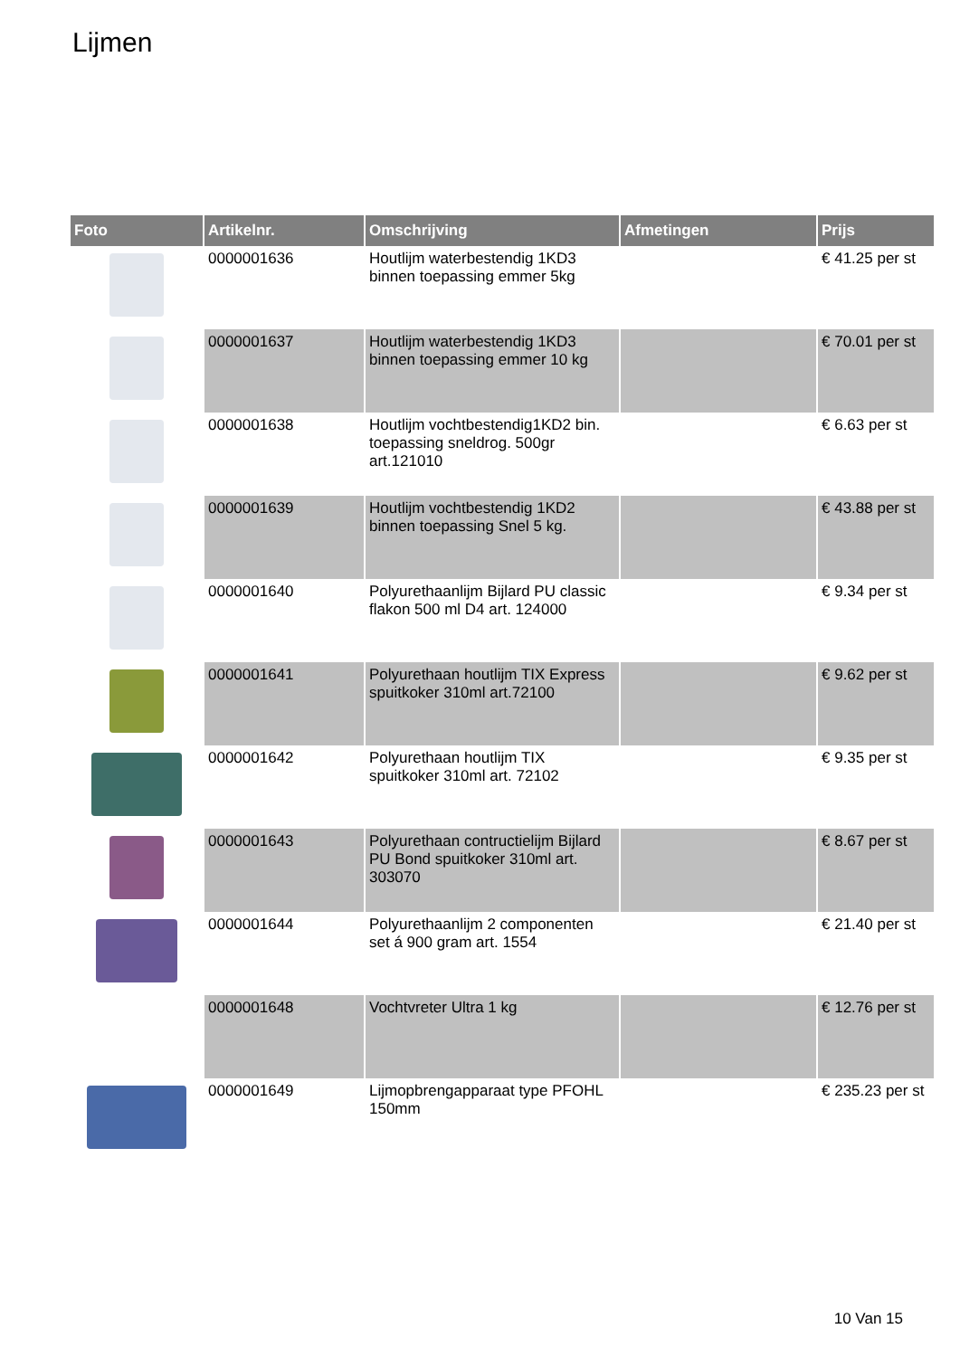Lijmen
| Foto | Artikelnr. | Omschrijving | Afmetingen | Prijs |
| --- | --- | --- | --- | --- |
| | 0000001636 | Houtlijm waterbestendig 1KD3 binnen toepassing emmer 5kg | | € 41.25 per st |
| | 0000001637 | Houtlijm waterbestendig 1KD3 binnen toepassing emmer 10 kg | | € 70.01 per st |
| | 0000001638 | Houtlijm vochtbestendig1KD2 bin. toepassing sneldrog. 500gr art.121010 | | € 6.63 per st |
| | 0000001639 | Houtlijm vochtbestendig 1KD2 binnen toepassing Snel 5 kg. | | € 43.88 per st |
| | 0000001640 | Polyurethaanlijm Bijlard PU classic flakon 500 ml D4 art. 124000 | | € 9.34 per st |
| | 0000001641 | Polyurethaan houtlijm TIX Express spuitkoker 310ml art.72100 | | € 9.62 per st |
| | 0000001642 | Polyurethaan houtlijm TIX spuitkoker 310ml art. 72102 | | € 9.35 per st |
| | 0000001643 | Polyurethaan contructielijm Bijlard PU Bond spuitkoker 310ml art. 303070 | | € 8.67 per st |
| | 0000001644 | Polyurethaanlijm 2 componenten set á 900 gram art. 1554 | | € 21.40 per st |
| | 0000001648 | Vochtvreter Ultra 1 kg | | € 12.76 per st |
| | 0000001649 | Lijmopbrengapparaat type PFOHL 150mm | | € 235.23 per st |
10 Van 15